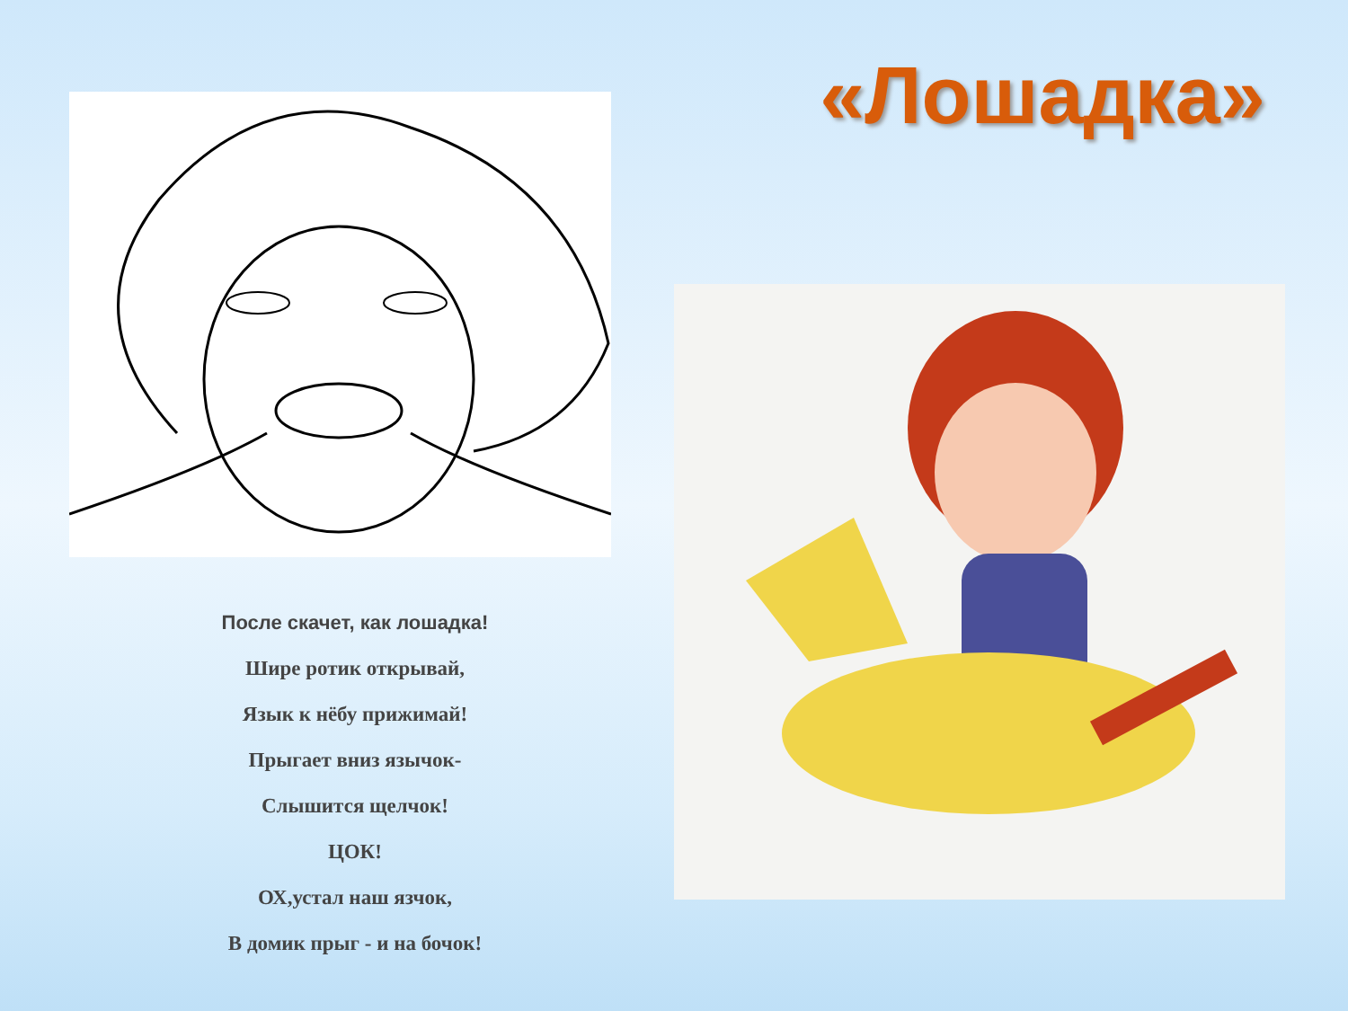«Лошадка»
После скачет, как лошадка!
Шире ротик открывай,
Язык к нёбу прижимай!
Прыгает вниз язычок-
Слышится щелчок!
ЦОК!
ОХ,устал наш язчок,
В домик прыг - и на бочок!